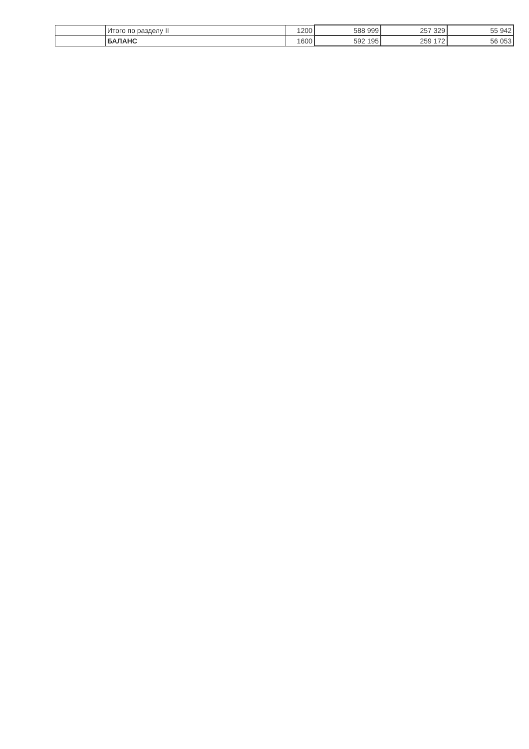| | Итого по разделу II | 1200 | 588 999 | 257 329 | 55 942 |
| | БАЛАНС | 1600 | 592 195 | 259 172 | 56 053 |